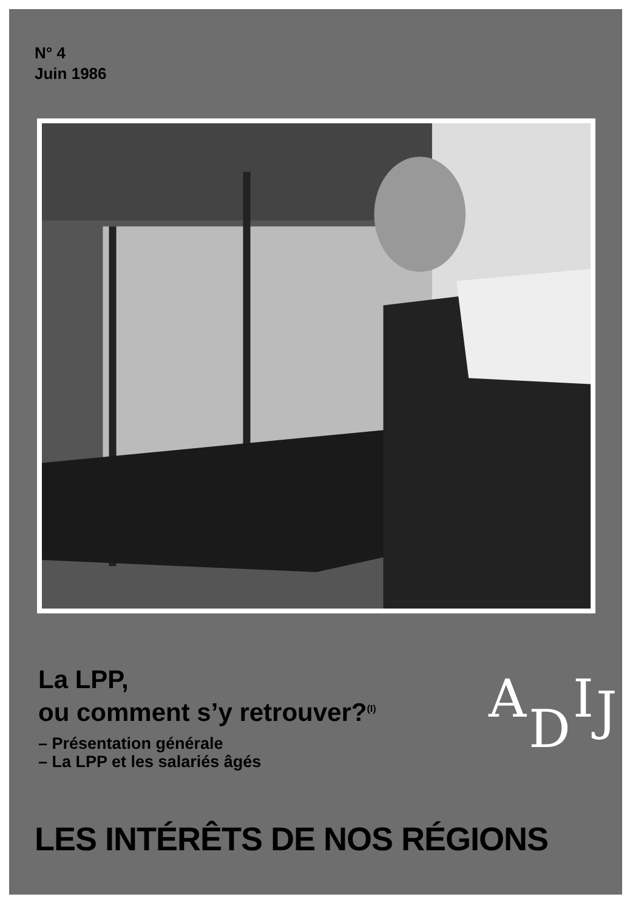N° 4
Juin 1986
La LPP,
ou comment s’y retrouver?<sup>(I)</sup>
– Présentation générale
– La LPP et les salariés âgés
ADIJ
LES INTÉRÊTS DE NOS RÉGIONS